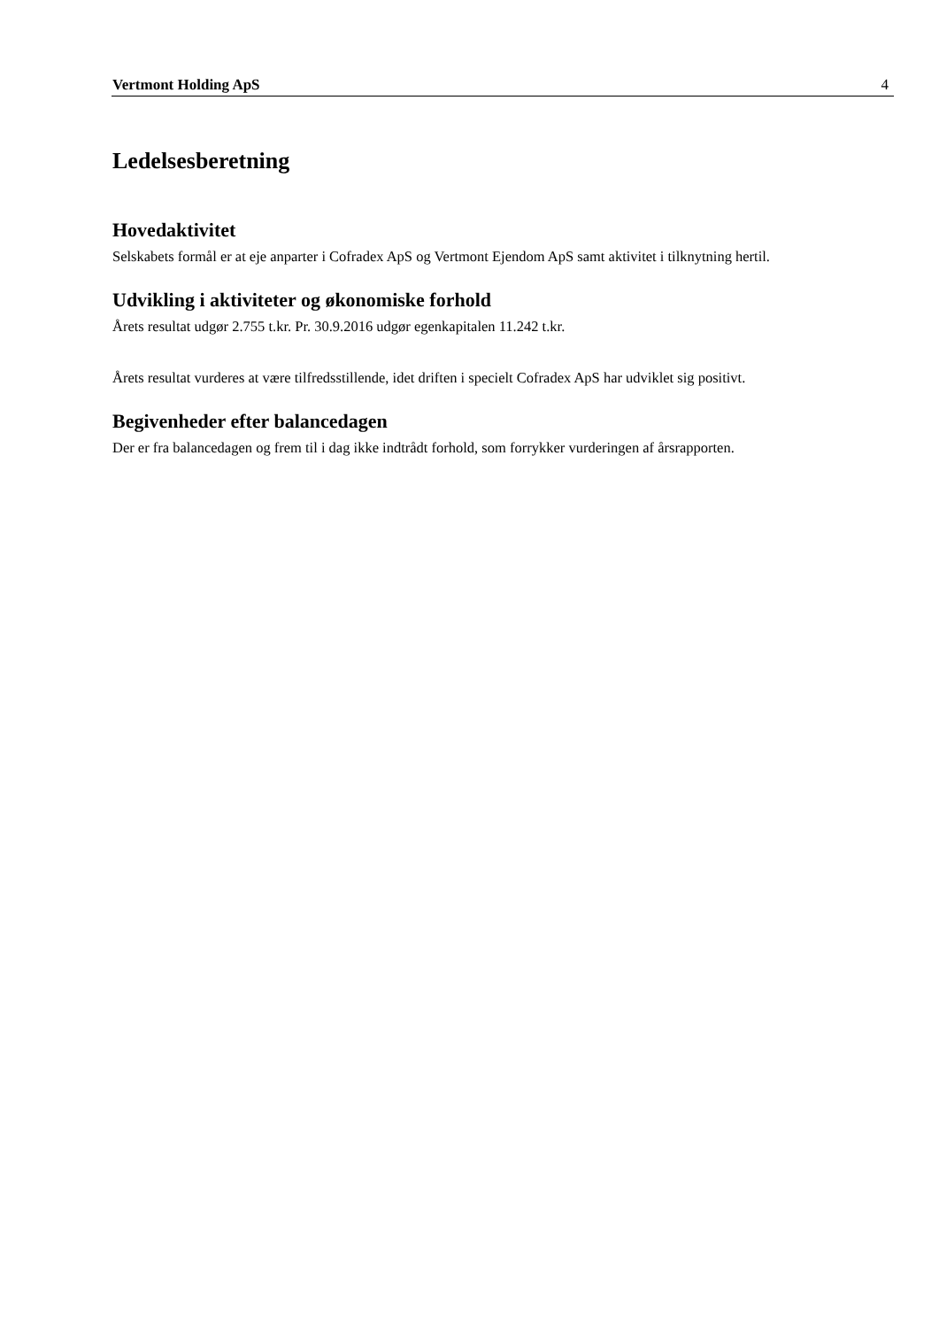Vertmont Holding ApS 4
Ledelsesberetning
Hovedaktivitet
Selskabets formål er at eje anparter i Cofradex ApS og Vertmont Ejendom ApS samt aktivitet i tilknytning hertil.
Udvikling i aktiviteter og økonomiske forhold
Årets resultat udgør 2.755 t.kr. Pr. 30.9.2016 udgør egenkapitalen 11.242 t.kr.
Årets resultat vurderes at være tilfredsstillende, idet driften i specielt Cofradex ApS har udviklet sig positivt.
Begivenheder efter balancedagen
Der er fra balancedagen og frem til i dag ikke indtrådt forhold, som forrykker vurderingen af årsrapporten.